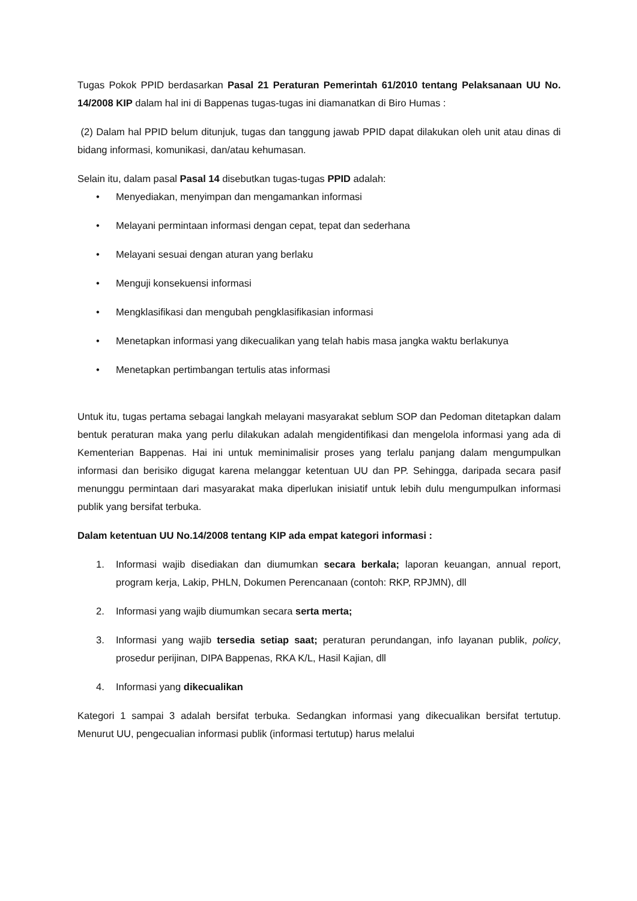Tugas Pokok PPID berdasarkan Pasal 21 Peraturan Pemerintah 61/2010 tentang Pelaksanaan UU No. 14/2008 KIP dalam hal ini di Bappenas tugas-tugas ini diamanatkan di Biro Humas :
(2) Dalam hal PPID belum ditunjuk, tugas dan tanggung jawab PPID dapat dilakukan oleh unit atau dinas di bidang informasi, komunikasi, dan/atau kehumasan.
Selain itu, dalam pasal Pasal 14 disebutkan tugas-tugas PPID adalah:
• Menyediakan, menyimpan dan mengamankan informasi
• Melayani permintaan informasi dengan cepat, tepat dan sederhana
• Melayani sesuai dengan aturan yang berlaku
• Menguji konsekuensi informasi
• Mengklasifikasi dan mengubah pengklasifikasian informasi
• Menetapkan informasi yang dikecualikan yang telah habis masa jangka waktu berlakunya
• Menetapkan pertimbangan tertulis atas informasi
Untuk itu, tugas pertama sebagai langkah melayani masyarakat seblum SOP dan Pedoman ditetapkan dalam bentuk peraturan maka yang perlu dilakukan adalah mengidentifikasi dan mengelola informasi yang ada di Kementerian Bappenas. Hai ini untuk meminimalisir proses yang terlalu panjang dalam mengumpulkan informasi dan berisiko digugat karena melanggar ketentuan UU dan PP. Sehingga, daripada secara pasif menunggu permintaan dari masyarakat maka diperlukan inisiatif untuk lebih dulu mengumpulkan informasi publik yang bersifat terbuka.
Dalam ketentuan UU No.14/2008 tentang KIP ada empat kategori informasi :
1. Informasi wajib disediakan dan diumumkan secara berkala; laporan keuangan, annual report, program kerja, Lakip, PHLN, Dokumen Perencanaan (contoh: RKP, RPJMN), dll
2. Informasi yang wajib diumumkan secara serta merta;
3. Informasi yang wajib tersedia setiap saat; peraturan perundangan, info layanan publik, policy, prosedur perijinan, DIPA Bappenas, RKA K/L, Hasil Kajian, dll
4. Informasi yang dikecualikan
Kategori 1 sampai 3 adalah bersifat terbuka. Sedangkan informasi yang dikecualikan bersifat tertutup. Menurut UU, pengecualian informasi publik (informasi tertutup) harus melalui